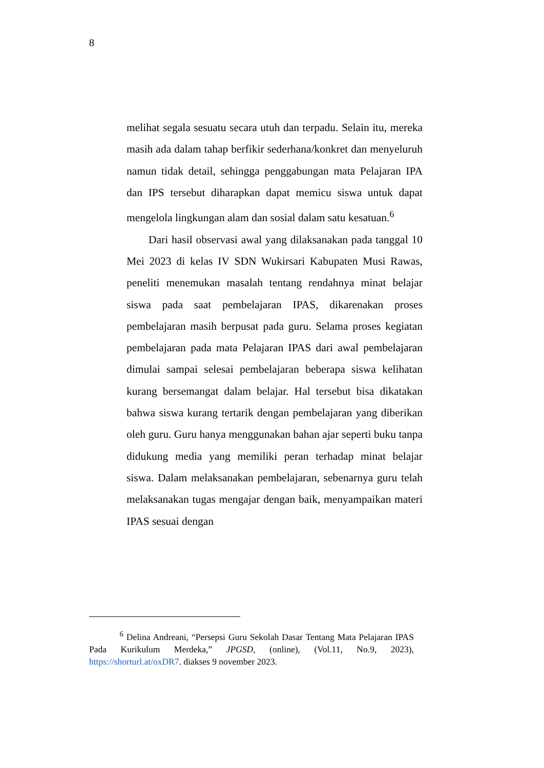8
melihat segala sesuatu secara utuh dan terpadu. Selain itu, mereka masih ada dalam tahap berfikir sederhana/konkret dan menyeluruh namun tidak detail, sehingga penggabungan mata Pelajaran IPA dan IPS tersebut diharapkan dapat memicu siswa untuk dapat mengelola lingkungan alam dan sosial dalam satu kesatuan.<sup>6</sup>
Dari hasil observasi awal yang dilaksanakan pada tanggal 10 Mei 2023 di kelas IV SDN Wukirsari Kabupaten Musi Rawas, peneliti menemukan masalah tentang rendahnya minat belajar siswa pada saat pembelajaran IPAS, dikarenakan proses pembelajaran masih berpusat pada guru. Selama proses kegiatan pembelajaran pada mata Pelajaran IPAS dari awal pembelajaran dimulai sampai selesai pembelajaran beberapa siswa kelihatan kurang bersemangat dalam belajar. Hal tersebut bisa dikatakan bahwa siswa kurang tertarik dengan pembelajaran yang diberikan oleh guru. Guru hanya menggunakan bahan ajar seperti buku tanpa didukung media yang memiliki peran terhadap minat belajar siswa. Dalam melaksanakan pembelajaran, sebenarnya guru telah melaksanakan tugas mengajar dengan baik, menyampaikan materi IPAS sesuai dengan
<sup>6</sup> Delina Andreani, “Persepsi Guru Sekolah Dasar Tentang Mata Pelajaran IPAS Pada Kurikulum Merdeka,” JPGSD, (online), (Vol.11, No.9, 2023), https://shorturl.at/oxDR7. diakses 9 november 2023.